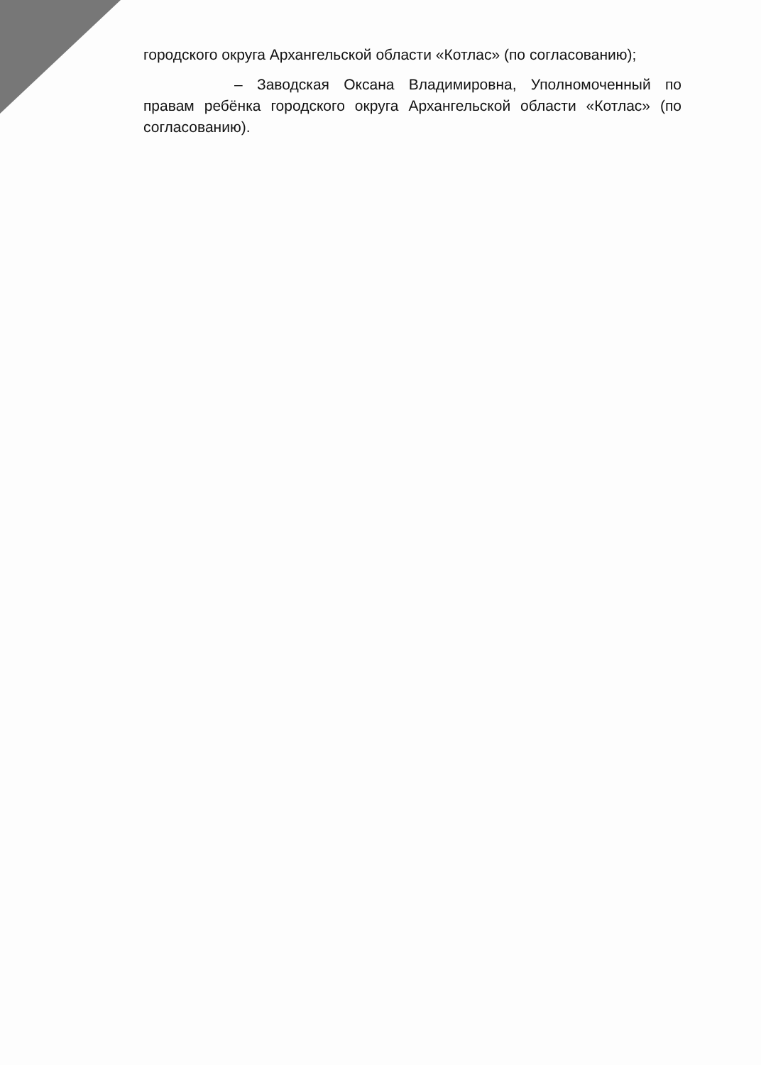городского округа Архангельской области «Котлас» (по согласованию);
– Заводская Оксана Владимировна, Уполномоченный по правам ребёнка городского округа Архангельской области «Котлас» (по согласованию).